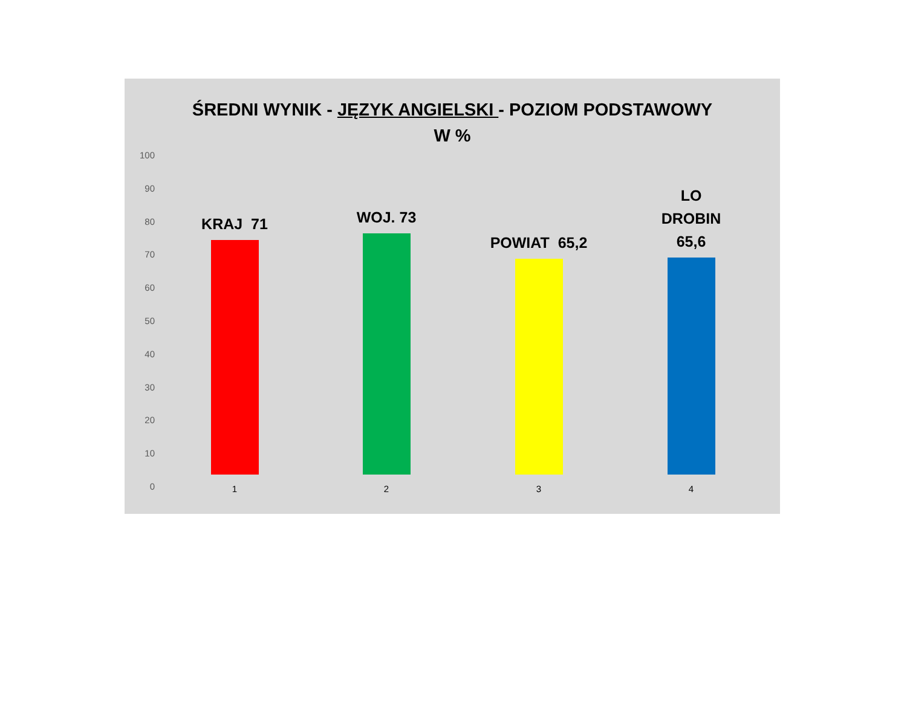ŚREDNI WYNIK - JĘZYK ANGIELSKI - POZIOM PODSTAWOWY
W %
100
90
80
70
60
50
40
30
20
10
0
KRAJ 71 WOJ. 73 POWIAT 65,2
LO DROBIN
65,6
1 2 3 4